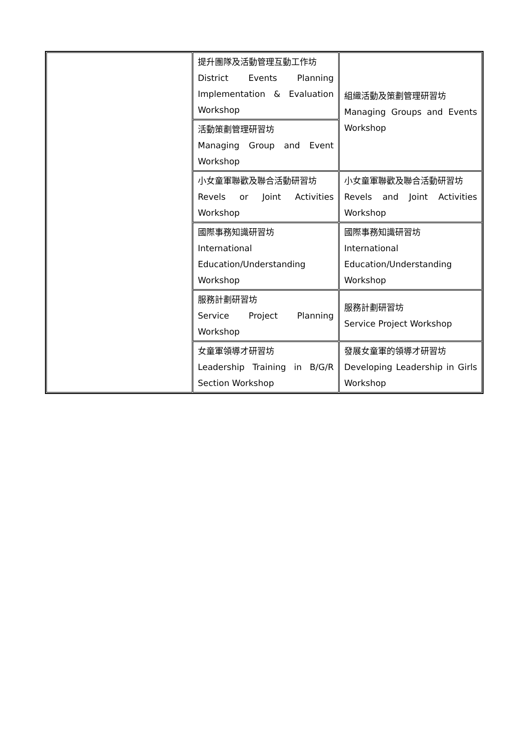| | 提升團隊及活動管理互動工作坊 District Events Planning Implementation & Evaluation Workshop | 組織活動及策劃管理研習坊 Managing Groups and Events Workshop |
| | 活動策劃管理研習坊 Managing Group and Event Workshop | |
| | 小女童軍聯歡及聯合活動研習坊 Revels or Joint Activities Workshop | 小女童軍聯歡及聯合活動研習坊 Revels and Joint Activities Workshop |
| | 國際事務知識研習坊 International Education/Understanding Workshop | 國際事務知識研習坊 International Education/Understanding Workshop |
| | 服務計劃研習坊 Service Project Planning Workshop | 服務計劃研習坊 Service Project Workshop |
| | 女童軍領導才研習坊 Leadership Training in B/G/R Section Workshop | 發展女童軍的領導才研習坊 Developing Leadership in Girls Workshop |